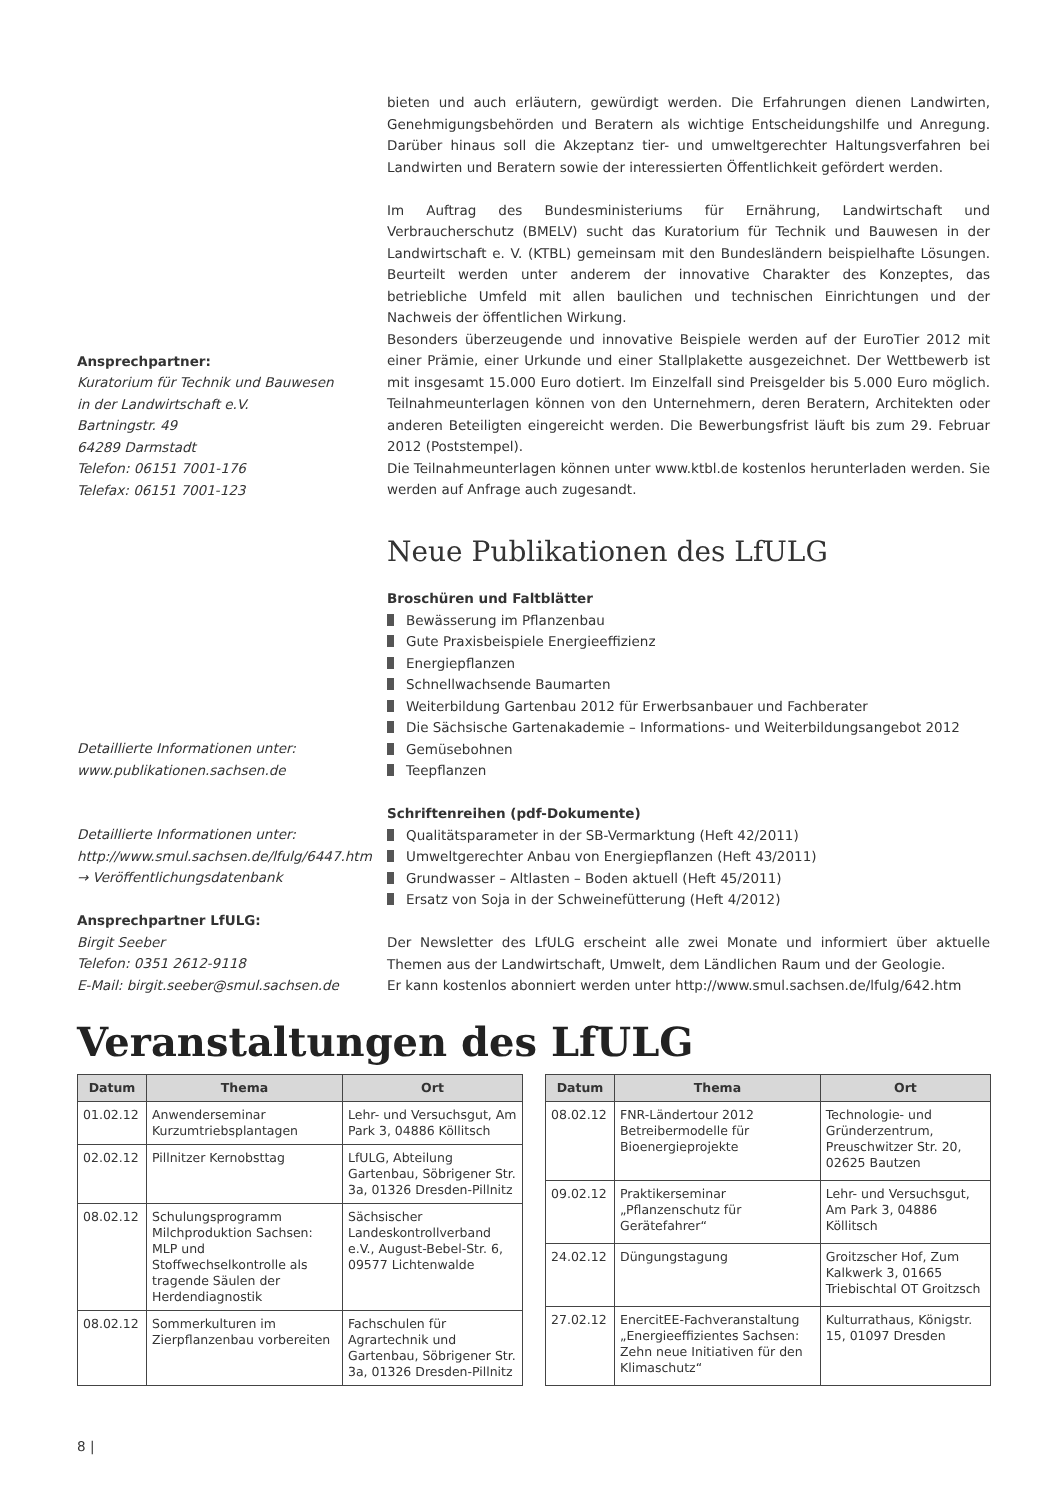bieten und auch erläutern, gewürdigt werden. Die Erfahrungen dienen Landwirten, Genehmigungsbehörden und Beratern als wichtige Entscheidungshilfe und Anregung. Darüber hinaus soll die Akzeptanz tier- und umweltgerechter Haltungsverfahren bei Landwirten und Beratern sowie der interessierten Öffentlichkeit gefördert werden.
Im Auftrag des Bundesministeriums für Ernährung, Landwirtschaft und Verbraucherschutz (BMELV) sucht das Kuratorium für Technik und Bauwesen in der Landwirtschaft e. V. (KTBL) gemeinsam mit den Bundesländern beispielhafte Lösungen. Beurteilt werden unter anderem der innovative Charakter des Konzeptes, das betriebliche Umfeld mit allen baulichen und technischen Einrichtungen und der Nachweis der öffentlichen Wirkung.
Ansprechpartner:
Kuratorium für Technik und Bauwesen
in der Landwirtschaft e.V.
Bartningstr. 49
64289 Darmstadt
Telefon: 06151 7001-176
Telefax: 06151 7001-123
Besonders überzeugende und innovative Beispiele werden auf der EuroTier 2012 mit einer Prämie, einer Urkunde und einer Stallplakette ausgezeichnet. Der Wettbewerb ist mit insgesamt 15.000 Euro dotiert. Im Einzelfall sind Preisgelder bis 5.000 Euro möglich. Teilnahmeunterlagen können von den Unternehmern, deren Beratern, Architekten oder anderen Beteiligten eingereicht werden. Die Bewerbungsfrist läuft bis zum 29. Februar 2012 (Poststempel).
Die Teilnahmeunterlagen können unter www.ktbl.de kostenlos herunterladen werden. Sie werden auf Anfrage auch zugesandt.
Neue Publikationen des LfULG
Detaillierte Informationen unter:
www.publikationen.sachsen.de
Detaillierte Informationen unter:
http://www.smul.sachsen.de/lfulg/6447.htm
→ Veröffentlichungsdatenbank
Ansprechpartner LfULG:
Birgit Seeber
Telefon: 0351 2612-9118
E-Mail: birgit.seeber@smul.sachsen.de
Broschüren und Faltblätter
Bewässerung im Pflanzenbau
Gute Praxisbeispiele Energieeffizienz
Energiepflanzen
Schnellwachsende Baumarten
Weiterbildung Gartenbau 2012 für Erwerbsanbauer und Fachberater
Die Sächsische Gartenakademie – Informations- und Weiterbildungsangebot 2012
Gemüsebohnen
Teepflanzen
Schriftenreihen (pdf-Dokumente)
Qualitätsparameter in der SB-Vermarktung (Heft 42/2011)
Umweltgerechter Anbau von Energiepflanzen (Heft 43/2011)
Grundwasser – Altlasten – Boden aktuell (Heft 45/2011)
Ersatz von Soja in der Schweinefütterung (Heft 4/2012)
Der Newsletter des LfULG erscheint alle zwei Monate und informiert über aktuelle Themen aus der Landwirtschaft, Umwelt, dem Ländlichen Raum und der Geologie.
Er kann kostenlos abonniert werden unter http://www.smul.sachsen.de/lfulg/642.htm
Veranstaltungen des LfULG
| Datum | Thema | Ort |
| --- | --- | --- |
| 01.02.12 | Anwenderseminar Kurzumtriebsplantagen | Lehr- und Versuchsgut, Am Park 3, 04886 Köllitsch |
| 02.02.12 | Pillnitzer Kernobsttag | LfULG, Abteilung Gartenbau, Söbrigener Str. 3a, 01326 Dresden-Pillnitz |
| 08.02.12 | Schulungsprogramm Milchproduktion Sachsen: MLP und Stoffwechselkontrolle als tragende Säulen der Herdendiagnostik | Sächsischer Landeskontrollverband e.V., August-Bebel-Str. 6, 09577 Lichtenwalde |
| 08.02.12 | Sommerkulturen im Zierpflanzenbau vorbereiten | Fachschulen für Agrartechnik und Gartenbau, Söbrigener Str. 3a, 01326 Dresden-Pillnitz |
| Datum | Thema | Ort |
| --- | --- | --- |
| 08.02.12 | FNR-Ländertour 2012 Betreibermodelle für Bioenergieprojekte | Technologie- und Gründerzentrum, Preuschwitzer Str. 20, 02625 Bautzen |
| 09.02.12 | Praktikerseminar „Pflanzenschutz für Gerätefahrer“ | Lehr- und Versuchsgut, Am Park 3, 04886 Köllitsch |
| 24.02.12 | Düngungstagung | Groitzscher Hof, Zum Kalkwerk 3, 01665 Triebischtal OT Groitzsch |
| 27.02.12 | EnercitEE-Fachveranstaltung „Energieeffizientes Sachsen: Zehn neue Initiativen für den Klimaschutz“ | Kulturrathaus, Königstr. 15, 01097 Dresden |
8 |